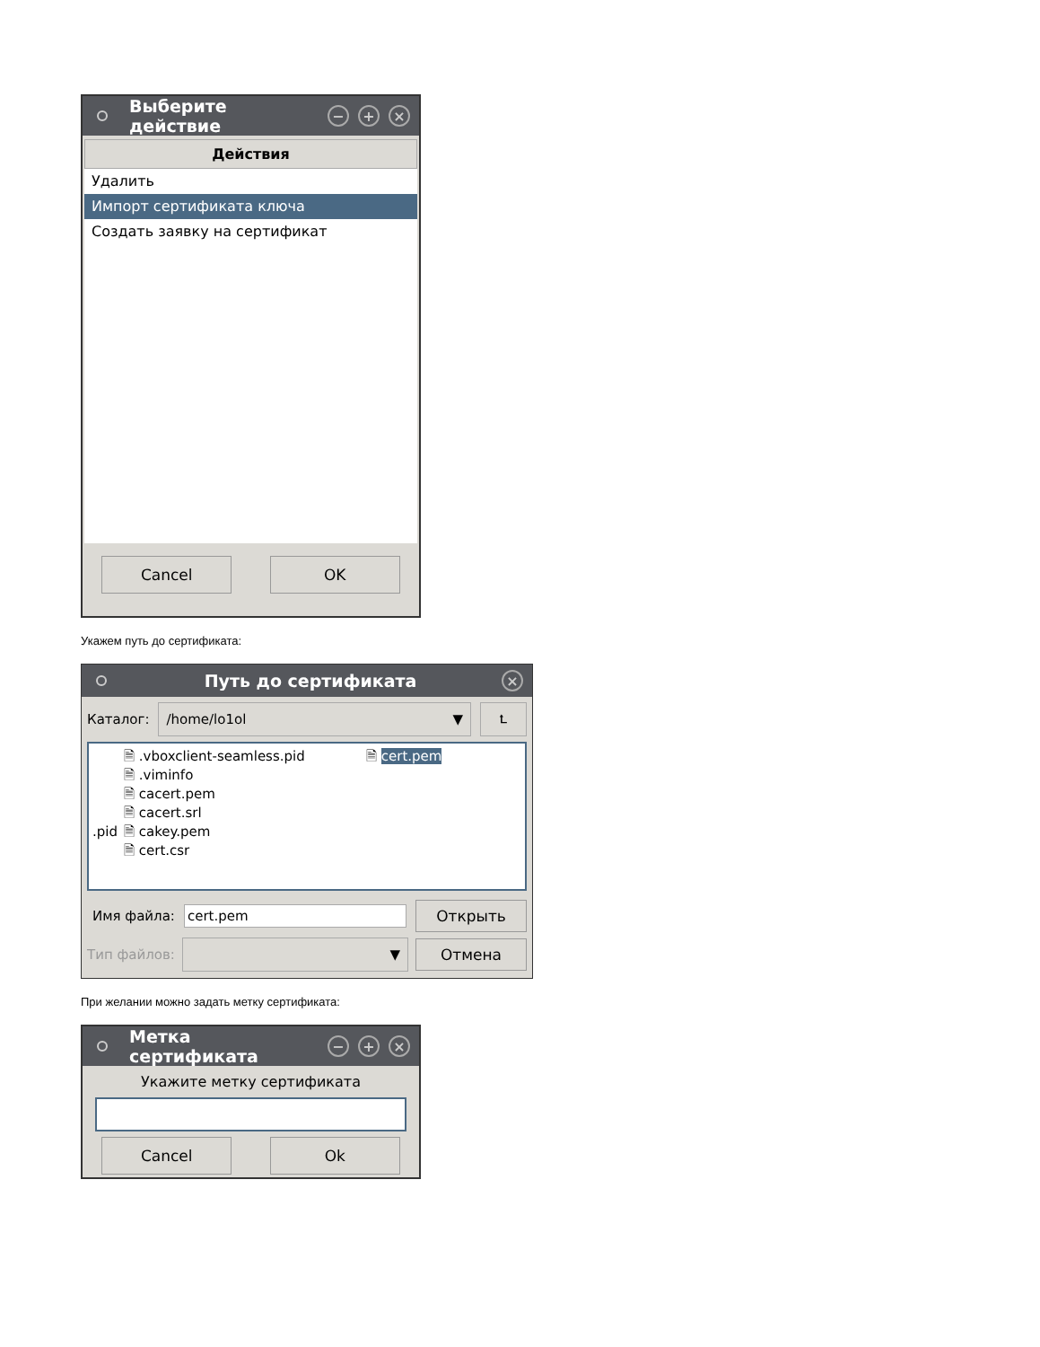Выберите действие − + ×
Действия
Удалить
Импорт сертификата ключа
Создать заявку на сертификат
Cancel OK
Укажем путь до сертификата:
Путь до сертификата ×
Каталог: /home/lo1ol ▼ ⮤
.pid
🗎 .vboxclient-seamless.pid
🗎 .viminfo
🗎 cacert.pem
🗎 cacert.srl
🗎 cakey.pem
🗎 cert.csr
🗎 cert.pem
Имя файла: cert.pem Открыть
Тип файлов: ▼ Отмена
При желании можно задать метку сертификата:
Метка сертификата − + ×
Укажите метку сертификата
Cancel Ok